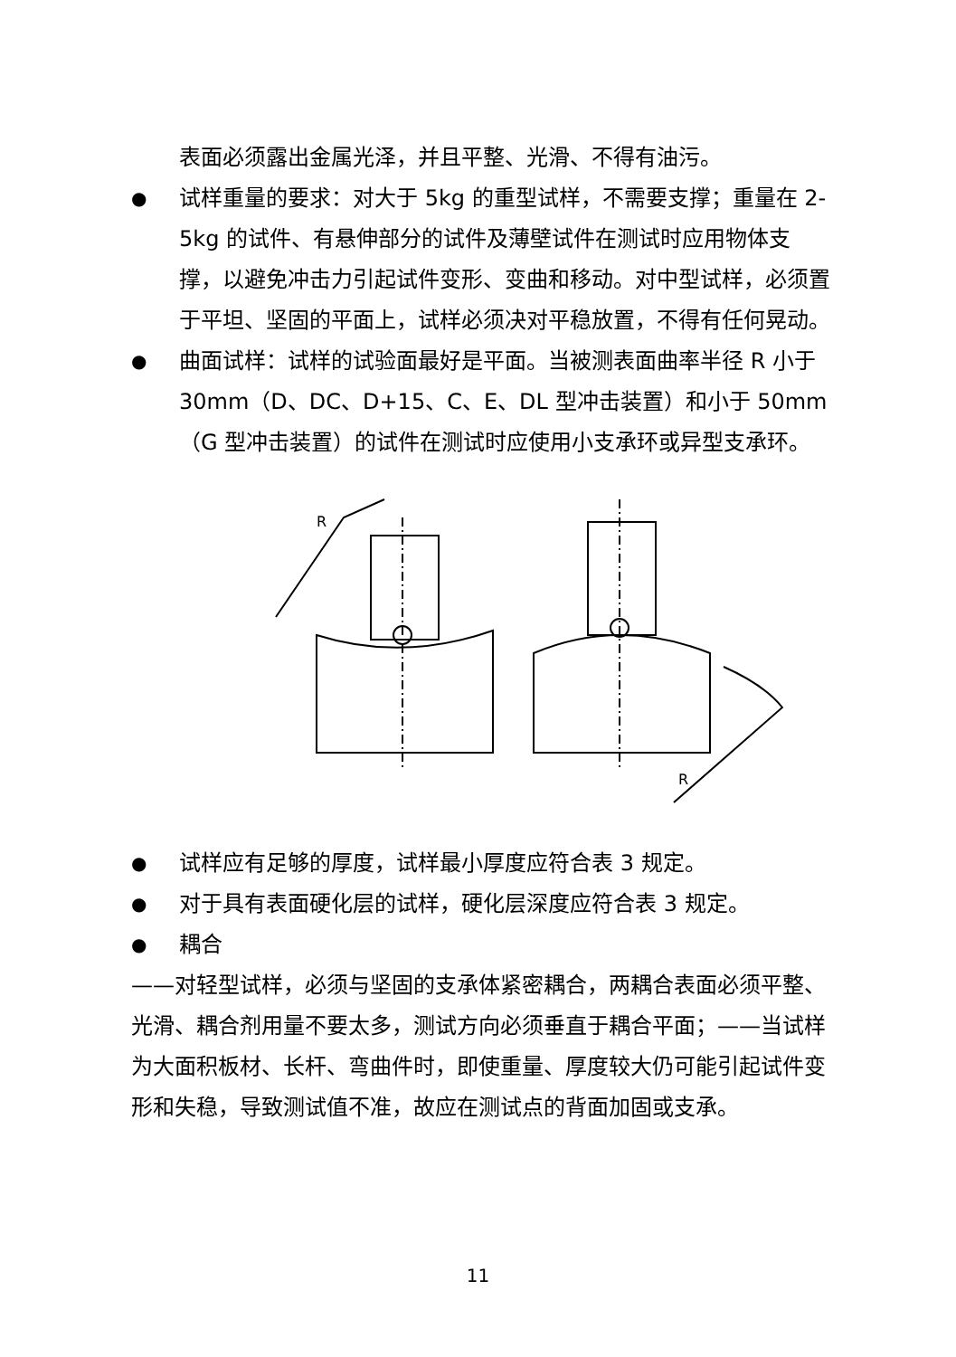表面必须露出金属光泽，并且平整、光滑、不得有油污。
●
试样重量的要求：对大于 5kg 的重型试样，不需要支撑；重量在 2-5kg 的试件、有悬伸部分的试件及薄壁试件在测试时应用物体支撑，以避免冲击力引起试件变形、变曲和移动。对中型试样，必须置于平坦、坚固的平面上，试样必须决对平稳放置，不得有任何晃动。
●
曲面试样：试样的试验面最好是平面。当被测表面曲率半径 R 小于 30mm（D、DC、D+15、C、E、DL 型冲击装置）和小于 50mm（G 型冲击装置）的试件在测试时应使用小支承环或异型支承环。
R
R
●
试样应有足够的厚度，试样最小厚度应符合表 3 规定。
●
对于具有表面硬化层的试样，硬化层深度应符合表 3 规定。
●
耦合
——对轻型试样，必须与坚固的支承体紧密耦合，两耦合表面必须平整、光滑、耦合剂用量不要太多，测试方向必须垂直于耦合平面；——当试样为大面积板材、长杆、弯曲件时，即使重量、厚度较大仍可能引起试件变形和失稳，导致测试值不准，故应在测试点的背面加固或支承。
11